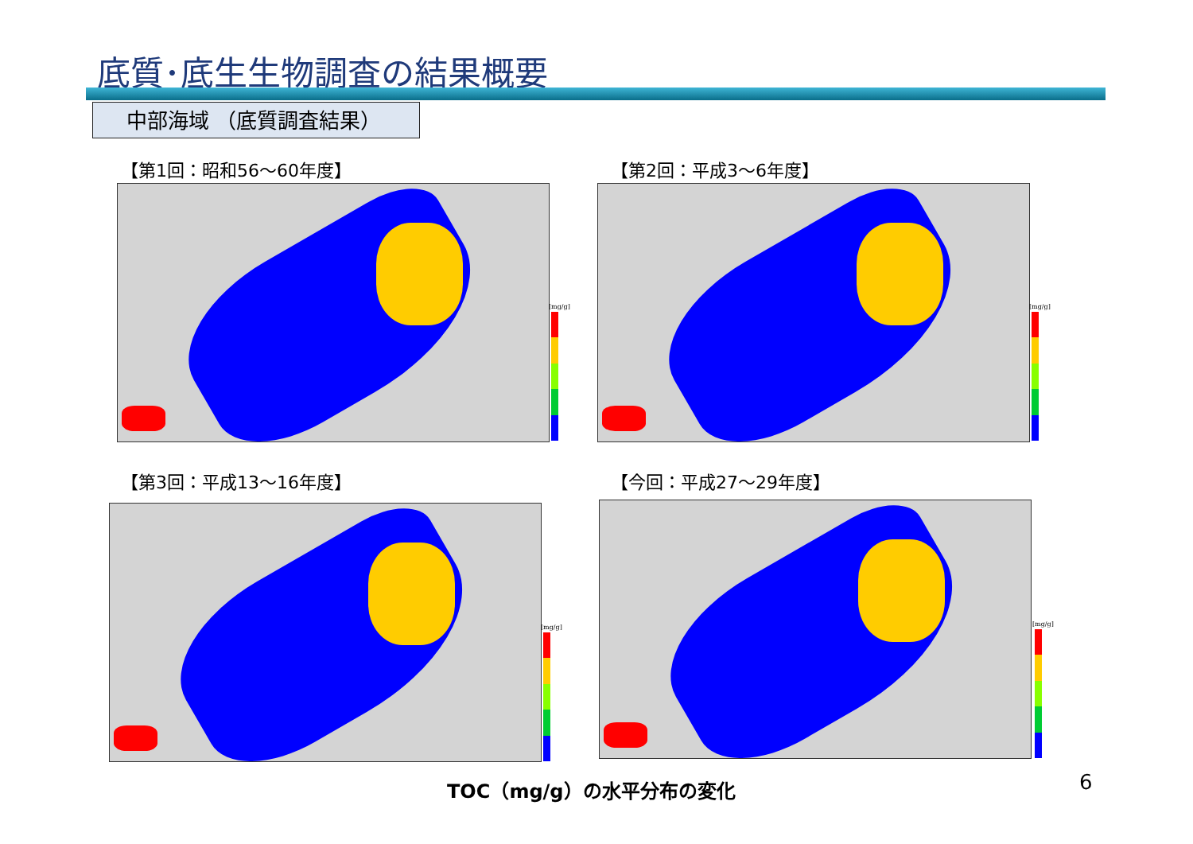底質･底生生物調査の結果概要
中部海域 （底質調査結果）
【第1回：昭和56～60年度】
[mg/g]
【第2回：平成3～6年度】
[mg/g]
【第3回：平成13～16年度】
[mg/g]
【今回：平成27～29年度】
[mg/g]
TOC（mg/g）の水平分布の変化 6